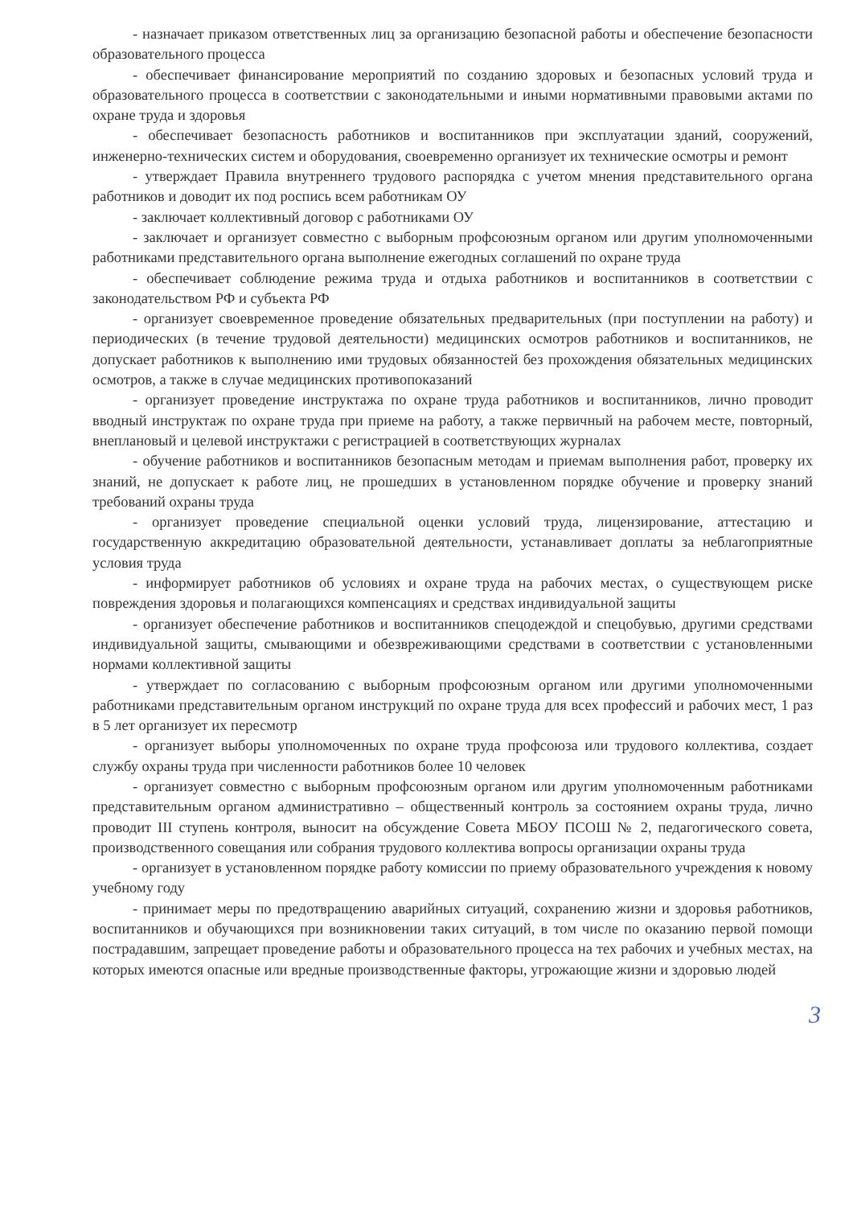- назначает приказом ответственных лиц за организацию безопасной работы и обеспечение безопасности образовательного процесса
- обеспечивает финансирование мероприятий по созданию здоровых и безопасных условий труда и образовательного процесса в соответствии с законодательными и иными нормативными правовыми актами по охране труда и здоровья
- обеспечивает безопасность работников и воспитанников при эксплуатации зданий, сооружений, инженерно-технических систем и оборудования, своевременно организует их технические осмотры и ремонт
- утверждает Правила внутреннего трудового распорядка с учетом мнения представительного органа работников и доводит их под роспись всем работникам ОУ
- заключает коллективный договор с работниками ОУ
- заключает и организует совместно с выборным профсоюзным органом или другим уполномоченными работниками представительного органа выполнение ежегодных соглашений по охране труда
- обеспечивает соблюдение режима труда и отдыха работников и воспитанников в соответствии с законодательством РФ и субъекта РФ
- организует своевременное проведение обязательных предварительных (при поступлении на работу) и периодических (в течение трудовой деятельности) медицинских осмотров работников и воспитанников, не допускает работников к выполнению ими трудовых обязанностей без прохождения обязательных медицинских осмотров, а также в случае медицинских противопоказаний
- организует проведение инструктажа по охране труда работников и воспитанников, лично проводит вводный инструктаж по охране труда при приеме на работу, а также первичный на рабочем месте, повторный, внеплановый и целевой инструктажи с регистрацией в соответствующих журналах
- обучение работников и воспитанников безопасным методам и приемам выполнения работ, проверку их знаний, не допускает к работе лиц, не прошедших в установленном порядке обучение и проверку знаний требований охраны труда
- организует проведение специальной оценки условий труда, лицензирование, аттестацию и государственную аккредитацию образовательной деятельности, устанавливает доплаты за неблагоприятные условия труда
- информирует работников об условиях и охране труда на рабочих местах, о существующем риске повреждения здоровья и полагающихся компенсациях и средствах индивидуальной защиты
- организует обеспечение работников и воспитанников спецодеждой и спецобувью, другими средствами индивидуальной защиты, смывающими и обезвреживающими средствами в соответствии с установленными нормами коллективной защиты
- утверждает по согласованию с выборным профсоюзным органом или другими уполномоченными работниками представительным органом инструкций по охране труда для всех профессий и рабочих мест, 1 раз в 5 лет организует их пересмотр
- организует выборы уполномоченных по охране труда профсоюза или трудового коллектива, создает службу охраны труда при численности работников более 10 человек
- организует совместно с выборным профсоюзным органом или другим уполномоченным работниками представительным органом административно – общественный контроль за состоянием охраны труда, лично проводит III ступень контроля, выносит на обсуждение Совета МБОУ ПСОШ № 2, педагогического совета, производственного совещания или собрания трудового коллектива вопросы организации охраны труда
- организует в установленном порядке работу комиссии по приему образовательного учреждения к новому учебному году
- принимает меры по предотвращению аварийных ситуаций, сохранению жизни и здоровья работников, воспитанников и обучающихся при возникновении таких ситуаций, в том числе по оказанию первой помощи пострадавшим, запрещает проведение работы и образовательного процесса на тех рабочих и учебных местах, на которых имеются опасные или вредные производственные факторы, угрожающие жизни и здоровью людей
3